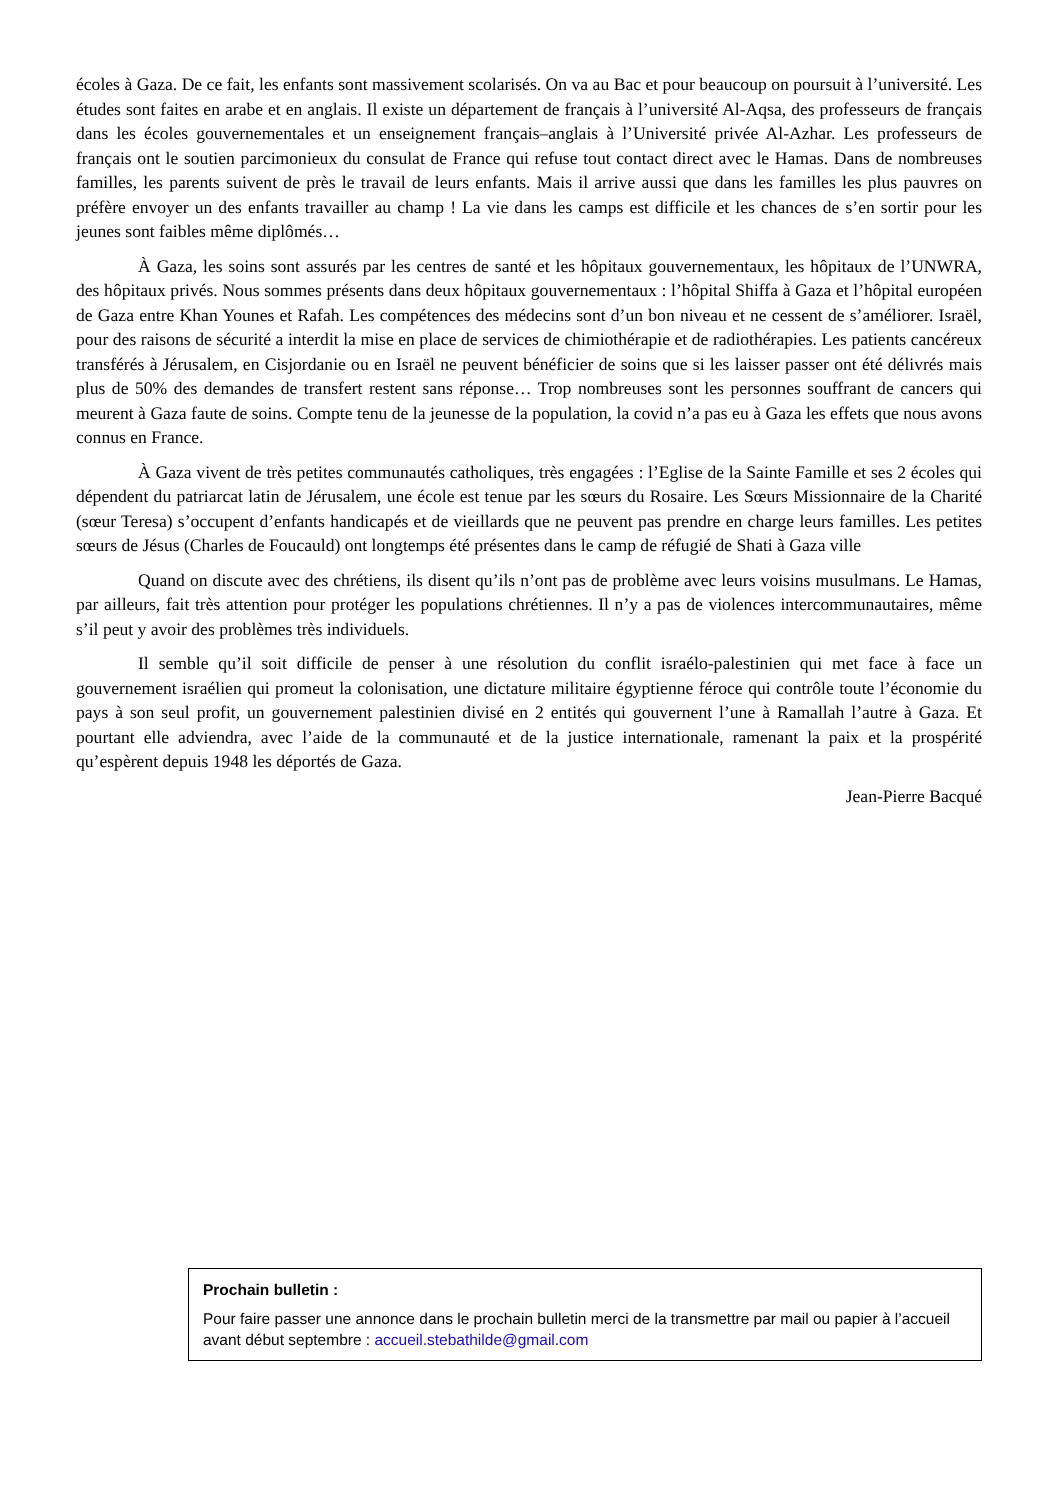écoles à Gaza. De ce fait, les enfants sont massivement scolarisés. On va au Bac et pour beaucoup on poursuit à l’université. Les études sont faites en arabe et en anglais. Il existe un département de français à l’université Al-Aqsa, des professeurs de français dans les écoles gouvernementales et un enseignement français–anglais à l’Université privée Al-Azhar. Les professeurs de français ont le soutien parcimonieux du consulat de France qui refuse tout contact direct avec le Hamas. Dans de nombreuses familles, les parents suivent de près le travail de leurs enfants. Mais il arrive aussi que dans les familles les plus pauvres on préfère envoyer un des enfants travailler au champ ! La vie dans les camps est difficile et les chances de s’en sortir pour les jeunes sont faibles même diplômés…
À Gaza, les soins sont assurés par les centres de santé et les hôpitaux gouvernementaux, les hôpitaux de l’UNWRA, des hôpitaux privés. Nous sommes présents dans deux hôpitaux gouvernementaux : l’hôpital Shiffa à Gaza et l’hôpital européen de Gaza entre Khan Younes et Rafah. Les compétences des médecins sont d’un bon niveau et ne cessent de s’améliorer. Israël, pour des raisons de sécurité a interdit la mise en place de services de chimiothérapie et de radiothérapies. Les patients cancéreux transférés à Jérusalem, en Cisjordanie ou en Israël ne peuvent bénéficier de soins que si les laisser passer ont été délivrés mais plus de 50% des demandes de transfert restent sans réponse… Trop nombreuses sont les personnes souffrant de cancers qui meurent à Gaza faute de soins. Compte tenu de la jeunesse de la population, la covid n’a pas eu à Gaza les effets que nous avons connus en France.
À Gaza vivent de très petites communautés catholiques, très engagées : l’Eglise de la Sainte Famille et ses 2 écoles qui dépendent du patriarcat latin de Jérusalem, une école est tenue par les sœurs du Rosaire. Les Sœurs Missionnaire de la Charité (sœur Teresa) s’occupent d’enfants handicapés et de vieillards que ne peuvent pas prendre en charge leurs familles. Les petites sœurs de Jésus (Charles de Foucauld) ont longtemps été présentes dans le camp de réfugié de Shati à Gaza ville
Quand on discute avec des chrétiens, ils disent qu’ils n’ont pas de problème avec leurs voisins musulmans. Le Hamas, par ailleurs, fait très attention pour protéger les populations chrétiennes. Il n’y a pas de violences intercommunautaires, même s’il peut y avoir des problèmes très individuels.
Il semble qu’il soit difficile de penser à une résolution du conflit israélo-palestinien qui met face à face un gouvernement israélien qui promeut la colonisation, une dictature militaire égyptienne féroce qui contrôle toute l’économie du pays à son seul profit, un gouvernement palestinien divisé en 2 entités qui gouvernent l’une à Ramallah l’autre à Gaza. Et pourtant elle adviendra, avec l’aide de la communauté et de la justice internationale, ramenant la paix et la prospérité qu’espèrent depuis 1948 les déportés de Gaza.
Jean-Pierre Bacqué
Prochain bulletin :
Pour faire passer une annonce dans le prochain bulletin merci de la transmettre par mail ou papier à l’accueil avant début septembre : accueil.stebathilde@gmail.com